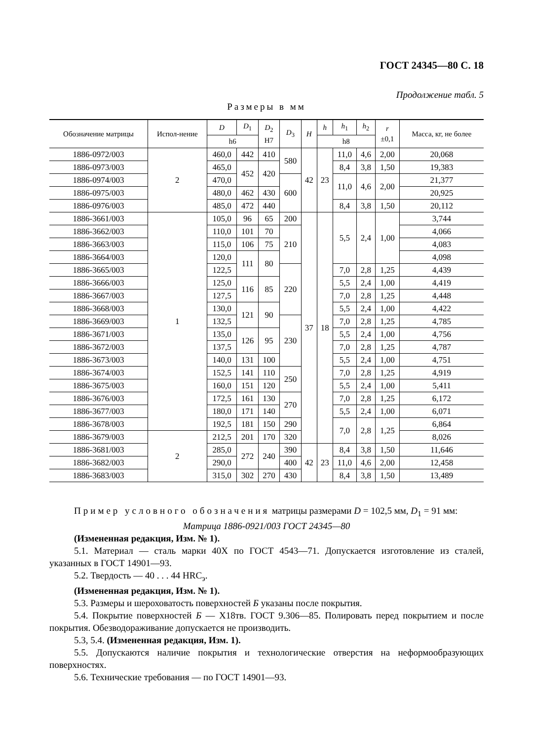ГОСТ 24345—80 С. 18
Продолжение табл. 5
Размеры в мм
| Обозначение матрицы | Испол-нение | D | D<sub>1</sub> | D<sub>2</sub> H7 | D<sub>3</sub> | H | h | h<sub>1</sub> | h<sub>2</sub> | r ±0,1 | Масса, кг, не более |
| --- | --- | --- | --- | --- | --- | --- | --- | --- | --- | --- | --- |
| | | h6 | | | | | h8 | | | | |
| 1886-0972/003 | 2 | 460,0 | 442 | 410 | 580 | 42 | 23 | 11,0 | 4,6 | 2,00 | 20,068 |
| 1886-0973/003 | | 465,0 | 452 | 420 | | | | 8,4 | 3,8 | 1,50 | 19,383 |
| 1886-0974/003 | | 470,0 | | | 600 | | | 11,0 | 4,6 | 2,00 | 21,377 |
| 1886-0975/003 | | 480,0 | 462 | 430 | | | | | | | 20,925 |
| 1886-0976/003 | | 485,0 | 472 | 440 | | | | 8,4 | 3,8 | 1,50 | 20,112 |
| 1886-3661/003 | 1 | 105,0 | 96 | 65 | 200 | 37 | 18 | 5,5 | 2,4 | 1,00 | 3,744 |
| 1886-3662/003 | | 110,0 | 101 | 70 | 210 | | | | | | 4,066 |
| 1886-3663/003 | | 115,0 | 106 | 75 | | | | | | | 4,083 |
| 1886-3664/003 | | 120,0 | 111 | 80 | | | | | | | 4,098 |
| 1886-3665/003 | | 122,5 | | | 220 | | | 7,0 | 2,8 | 1,25 | 4,439 |
| 1886-3666/003 | | 125,0 | 116 | 85 | | | | 5,5 | 2,4 | 1,00 | 4,419 |
| 1886-3667/003 | | 127,5 | | | | | | 7,0 | 2,8 | 1,25 | 4,448 |
| 1886-3668/003 | | 130,0 | 121 | 90 | | | | 5,5 | 2,4 | 1,00 | 4,422 |
| 1886-3669/003 | | 132,5 | | | 230 | | | 7,0 | 2,8 | 1,25 | 4,785 |
| 1886-3671/003 | | 135,0 | 126 | 95 | | | | 5,5 | 2,4 | 1,00 | 4,756 |
| 1886-3672/003 | | 137,5 | | | | | | 7,0 | 2,8 | 1,25 | 4,787 |
| 1886-3673/003 | | 140,0 | 131 | 100 | | | | 5,5 | 2,4 | 1,00 | 4,751 |
| 1886-3674/003 | | 152,5 | 141 | 110 | 250 | | | 7,0 | 2,8 | 1,25 | 4,919 |
| 1886-3675/003 | | 160,0 | 151 | 120 | | | | 5,5 | 2,4 | 1,00 | 5,411 |
| 1886-3676/003 | | 172,5 | 161 | 130 | 270 | | | 7,0 | 2,8 | 1,25 | 6,172 |
| 1886-3677/003 | | 180,0 | 171 | 140 | | | | 5,5 | 2,4 | 1,00 | 6,071 |
| 1886-3678/003 | | 192,5 | 181 | 150 | 290 | | | 7,0 | 2,8 | 1,25 | 6,864 |
| 1886-3679/003 | 2 | 212,5 | 201 | 170 | 320 | | | | | | 8,026 |
| 1886-3681/003 | | 285,0 | 272 | 240 | 390 | 42 | 23 | 8,4 | 3,8 | 1,50 | 11,646 |
| 1886-3682/003 | | 290,0 | | | 400 | | | 11,0 | 4,6 | 2,00 | 12,458 |
| 1886-3683/003 | | 315,0 | 302 | 270 | 430 | | | 8,4 | 3,8 | 1,50 | 13,489 |
Пример условного обозначения матрицы размерами D = 102,5 мм, D<sub>1</sub> = 91 мм:
Матрица 1886-0921/003 ГОСТ 24345—80
(Измененная редакция, Изм. № 1).
5.1. Материал — сталь марки 40Х по ГОСТ 4543—71. Допускается изготовление из сталей, указанных в ГОСТ 14901—93.
5.2. Твердость — 40 . . . 44 HRC<sub>э</sub>.
(Измененная редакция, Изм. № 1).
5.3. Размеры и шероховатость поверхностей Б указаны после покрытия.
5.4. Покрытие поверхностей Б — Х18тв. ГОСТ 9.306—85. Полировать перед покрытием и после покрытия. Обезводораживание допускается не производить.
5.3, 5.4. (Измененная редакция, Изм. 1).
5.5. Допускаются наличие покрытия и технологические отверстия на неформообразующих поверхностях.
5.6. Технические требования — по ГОСТ 14901—93.